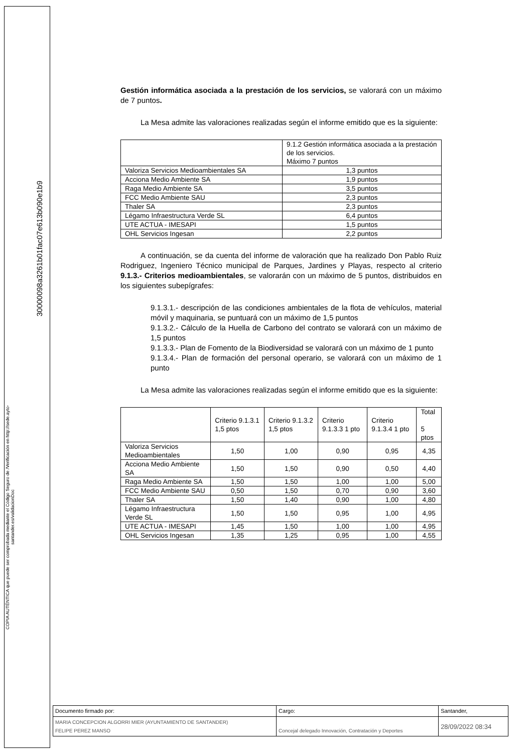30000098a3261b01fac07e613b090e1b9
COPIA AUTÉNTICA que puede ser comprobada mediante el Código Seguro de /Verificación en http://sede.ayto-santander.es/validacionDoc
Gestión informática asociada a la prestación de los servicios, se valorará con un máximo de 7 puntos.
La Mesa admite las valoraciones realizadas según el informe emitido que es la siguiente:
| | 9.1.2 Gestión informática asociada a la prestación de los servicios. Máximo 7 puntos |
| --- | --- |
| Valoriza Servicios Medioambientales SA | 1,3 puntos |
| Acciona Medio Ambiente SA | 1,9 puntos |
| Raga Medio Ambiente SA | 3,5 puntos |
| FCC Medio Ambiente SAU | 2,3 puntos |
| Thaler SA | 2,3 puntos |
| Légamo Infraestructura Verde SL | 6,4 puntos |
| UTE ACTUA - IMESAPI | 1,5 puntos |
| OHL Servicios Ingesan | 2,2 puntos |
A continuación, se da cuenta del informe de valoración que ha realizado Don Pablo Ruiz Rodriguez, Ingeniero Técnico municipal de Parques, Jardines y Playas, respecto al criterio 9.1.3.- Criterios medioambientales, se valorarán con un máximo de 5 puntos, distribuidos en los siguientes subepígrafes:
9.1.3.1.- descripción de las condiciones ambientales de la flota de vehículos, material móvil y maquinaria, se puntuará con un máximo de 1,5 puntos
9.1.3.2.- Cálculo de la Huella de Carbono del contrato se valorará con un máximo de 1,5 puntos
9.1.3.3.- Plan de Fomento de la Biodiversidad se valorará con un máximo de 1 punto
9.1.3.4.- Plan de formación del personal operario, se valorará con un máximo de 1 punto
La Mesa admite las valoraciones realizadas según el informe emitido que es la siguiente:
| | Criterio 9.1.3.1 1,5 ptos | Criterio 9.1.3.2 1,5 ptos | Criterio 9.1.3.3 1 pto | Criterio 9.1.3.4 1 pto | Total 5 ptos |
| --- | --- | --- | --- | --- | --- |
| Valoriza Servicios Medioambientales | 1,50 | 1,00 | 0,90 | 0,95 | 4,35 |
| Acciona Medio Ambiente SA | 1,50 | 1,50 | 0,90 | 0,50 | 4,40 |
| Raga Medio Ambiente SA | 1,50 | 1,50 | 1,00 | 1,00 | 5,00 |
| FCC Medio Ambiente SAU | 0,50 | 1,50 | 0,70 | 0,90 | 3,60 |
| Thaler SA | 1,50 | 1,40 | 0,90 | 1,00 | 4,80 |
| Légamo Infraestructura Verde SL | 1,50 | 1,50 | 0,95 | 1,00 | 4,95 |
| UTE ACTUA - IMESAPI | 1,45 | 1,50 | 1,00 | 1,00 | 4,95 |
| OHL Servicios Ingesan | 1,35 | 1,25 | 0,95 | 1,00 | 4,55 |
| Documento firmado por: | Cargo: | Santander, |
| MARIA CONCEPCION ALGORRI MIER (AYUNTAMIENTO DE SANTANDER) FELIPE PEREZ MANSO | Concejal delegado Innovación, Contratación y Deportes | 28/09/2022 08:34 |